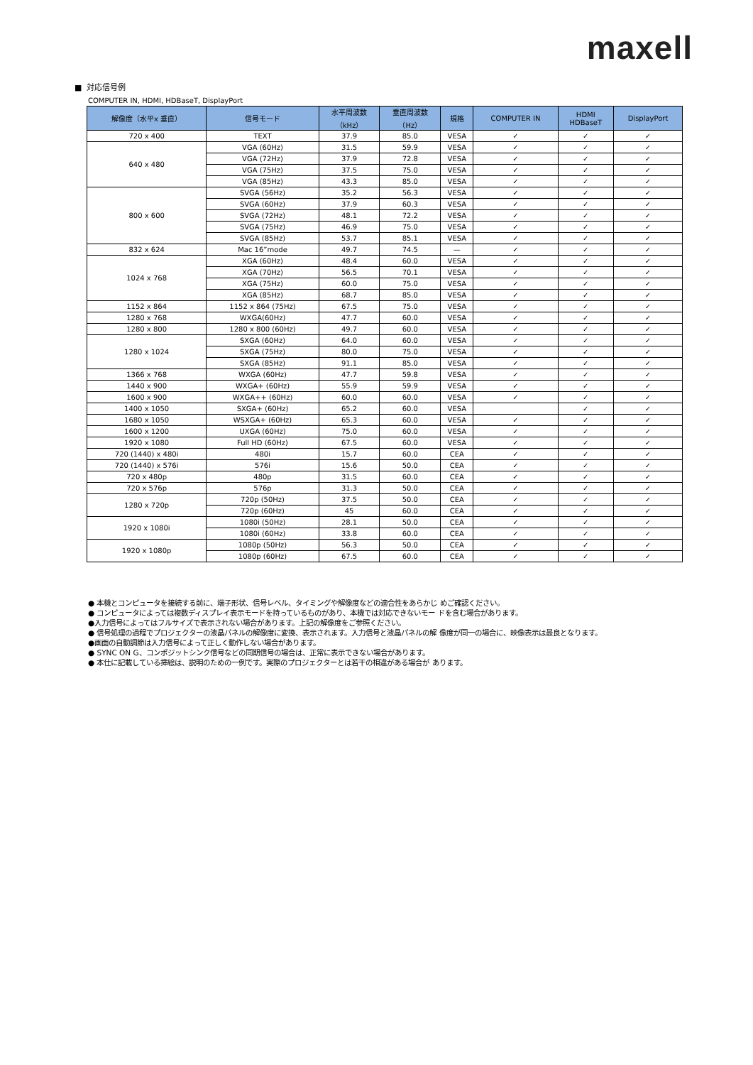maxell
■ 対応信号例
COMPUTER IN, HDMI, HDBaseT, DisplayPort
| 解像度（水平x 垂直） | 信号モード | 水平周波数 （kHz） | 垂直周波数 （Hz） | 規格 | COMPUTER IN | HDMI HDBaseT | DisplayPort |
| --- | --- | --- | --- | --- | --- | --- | --- |
| 720 x 400 | TEXT | 37.9 | 85.0 | VESA | ✓ | ✓ | ✓ |
| 640 x 480 | VGA (60Hz) | 31.5 | 59.9 | VESA | ✓ | ✓ | ✓ |
| | VGA (72Hz) | 37.9 | 72.8 | VESA | ✓ | ✓ | ✓ |
| | VGA (75Hz) | 37.5 | 75.0 | VESA | ✓ | ✓ | ✓ |
| | VGA (85Hz) | 43.3 | 85.0 | VESA | ✓ | ✓ | ✓ |
| 800 x 600 | SVGA (56Hz) | 35.2 | 56.3 | VESA | ✓ | ✓ | ✓ |
| | SVGA (60Hz) | 37.9 | 60.3 | VESA | ✓ | ✓ | ✓ |
| | SVGA (72Hz) | 48.1 | 72.2 | VESA | ✓ | ✓ | ✓ |
| | SVGA (75Hz) | 46.9 | 75.0 | VESA | ✓ | ✓ | ✓ |
| | SVGA (85Hz) | 53.7 | 85.1 | VESA | ✓ | ✓ | ✓ |
| 832 x 624 | Mac 16”mode | 49.7 | 74.5 | — | ✓ | ✓ | ✓ |
| 1024 x 768 | XGA (60Hz) | 48.4 | 60.0 | VESA | ✓ | ✓ | ✓ |
| | XGA (70Hz) | 56.5 | 70.1 | VESA | ✓ | ✓ | ✓ |
| | XGA (75Hz) | 60.0 | 75.0 | VESA | ✓ | ✓ | ✓ |
| | XGA (85Hz) | 68.7 | 85.0 | VESA | ✓ | ✓ | ✓ |
| 1152 x 864 | 1152 x 864 (75Hz) | 67.5 | 75.0 | VESA | ✓ | ✓ | ✓ |
| 1280 x 768 | WXGA(60Hz) | 47.7 | 60.0 | VESA | ✓ | ✓ | ✓ |
| 1280 x 800 | 1280 x 800 (60Hz) | 49.7 | 60.0 | VESA | ✓ | ✓ | ✓ |
| 1280 x 1024 | SXGA (60Hz) | 64.0 | 60.0 | VESA | ✓ | ✓ | ✓ |
| | SXGA (75Hz) | 80.0 | 75.0 | VESA | ✓ | ✓ | ✓ |
| | SXGA (85Hz) | 91.1 | 85.0 | VESA | ✓ | ✓ | ✓ |
| 1366 x 768 | WXGA (60Hz) | 47.7 | 59.8 | VESA | ✓ | ✓ | ✓ |
| 1440 x 900 | WXGA+ (60Hz) | 55.9 | 59.9 | VESA | ✓ | ✓ | ✓ |
| 1600 x 900 | WXGA++ (60Hz) | 60.0 | 60.0 | VESA | ✓ | ✓ | ✓ |
| 1400 x 1050 | SXGA+ (60Hz) | 65.2 | 60.0 | VESA | | ✓ | ✓ |
| 1680 x 1050 | WSXGA+ (60Hz) | 65.3 | 60.0 | VESA | ✓ | ✓ | ✓ |
| 1600 x 1200 | UXGA (60Hz) | 75.0 | 60.0 | VESA | ✓ | ✓ | ✓ |
| 1920 x 1080 | Full HD (60Hz) | 67.5 | 60.0 | VESA | ✓ | ✓ | ✓ |
| 720 (1440) x 480i | 480i | 15.7 | 60.0 | CEA | ✓ | ✓ | ✓ |
| 720 (1440) x 576i | 576i | 15.6 | 50.0 | CEA | ✓ | ✓ | ✓ |
| 720 x 480p | 480p | 31.5 | 60.0 | CEA | ✓ | ✓ | ✓ |
| 720 x 576p | 576p | 31.3 | 50.0 | CEA | ✓ | ✓ | ✓ |
| 1280 x 720p | 720p (50Hz) | 37.5 | 50.0 | CEA | ✓ | ✓ | ✓ |
| | 720p (60Hz) | 45 | 60.0 | CEA | ✓ | ✓ | ✓ |
| 1920 x 1080i | 1080i (50Hz) | 28.1 | 50.0 | CEA | ✓ | ✓ | ✓ |
| | 1080i (60Hz) | 33.8 | 60.0 | CEA | ✓ | ✓ | ✓ |
| 1920 x 1080p | 1080p (50Hz) | 56.3 | 50.0 | CEA | ✓ | ✓ | ✓ |
| | 1080p (60Hz) | 67.5 | 60.0 | CEA | ✓ | ✓ | ✓ |
● 本機とコンピュータを接続する前に、端子形状、信号レベル、タイミングや解像度などの適合性をあらかじ めご確認ください。
● コンピュータによっては複数ディスプレイ表示モードを持っているものがあり、本機では対応できないモー ドを含む場合があります。
●入力信号によってはフルサイズで表示されない場合があります。上記の解像度をご参照ください。
● 信号処理の過程でプロジェクターの液晶パネルの解像度に変換、表示されます。入力信号と液晶パネルの解 像度が同一の場合に、映像表示は最良となります。
●画面の自動調節は入力信号によって正しく動作しない場合があります。
● SYNC ON G、コンポジットシンク信号などの同期信号の場合は、正常に表示できない場合があります。
● 本仕に記載している挿絵は、説明のための一例です。実際のプロジェクターとは若干の相違がある場合が あります。